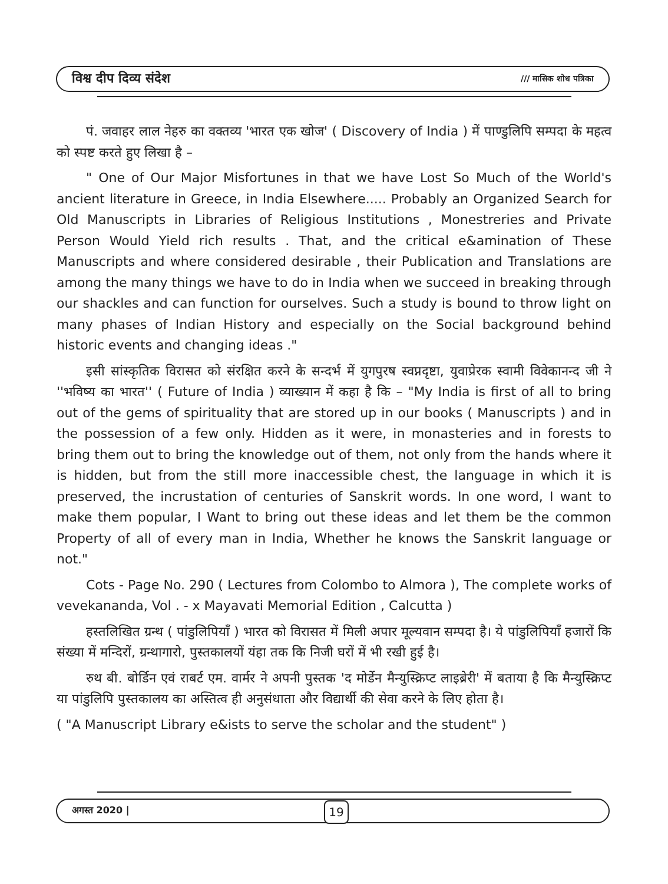विश्व दीप दिव्य संदेश /// मासिक शोध पत्रिका
पं. जवाहर लाल नेहरु का वक्तव्य 'भारत एक खोज' ( Discovery of India ) में पाण्डुलिपि सम्पदा के महत्व को स्पष्ट करते हुए लिखा है –
" One of Our Major Misfortunes in that we have Lost So Much of the World's ancient literature in Greece, in India Elsewhere..... Probably an Organized Search for Old Manuscripts in Libraries of Religious Institutions , Monestreries and Private Person Would Yield rich results . That, and the critical e&amination of These Manuscripts and where considered desirable , their Publication and Translations are among the many things we have to do in India when we succeed in breaking through our shackles and can function for ourselves. Such a study is bound to throw light on many phases of Indian History and especially on the Social background behind historic events and changing ideas ."
इसी सांस्कृतिक विरासत को संरक्षित करने के सन्दर्भ में युगपुरष स्वप्नदृष्टा, युवाप्रेरक स्वामी विवेकानन्द जी ने ''भविष्य का भारत'' ( Future of India ) व्याख्यान में कहा है कि – "My India is first of all to bring out of the gems of spirituality that are stored up in our books ( Manuscripts ) and in the possession of a few only. Hidden as it were, in monasteries and in forests to bring them out to bring the knowledge out of them, not only from the hands where it is hidden, but from the still more inaccessible chest, the language in which it is preserved, the incrustation of centuries of Sanskrit words. In one word, I want to make them popular, I Want to bring out these ideas and let them be the common Property of all of every man in India, Whether he knows the Sanskrit language or not."
Cots - Page No. 290 ( Lectures from Colombo to Almora ), The complete works of vevekananda, Vol . - x Mayavati Memorial Edition , Calcutta )
हस्तलिखित ग्रन्थ ( पांडुलिपियाँ ) भारत को विरासत में मिली अपार मूल्यवान सम्पदा है। ये पांडुलिपियाँ हजारों कि संख्या में मन्दिरों, ग्रन्थागारो, पुस्तकालयों यंहा तक कि निजी घरों में भी रखी हुई है।
रुथ बी. बोर्डिन एवं राबर्ट एम. वार्मर ने अपनी पुस्तक 'द मोर्डेन मैन्युस्क्रिप्ट लाइब्रेरी' में बताया है कि मैन्युस्क्रिप्ट या पांडुलिपि पुस्तकालय का अस्तित्व ही अनुसंधाता और विद्यार्थी की सेवा करने के लिए होता है।
( "A Manuscript Library e&ists to serve the scholar and the student" )
अगस्त 2020 | 19